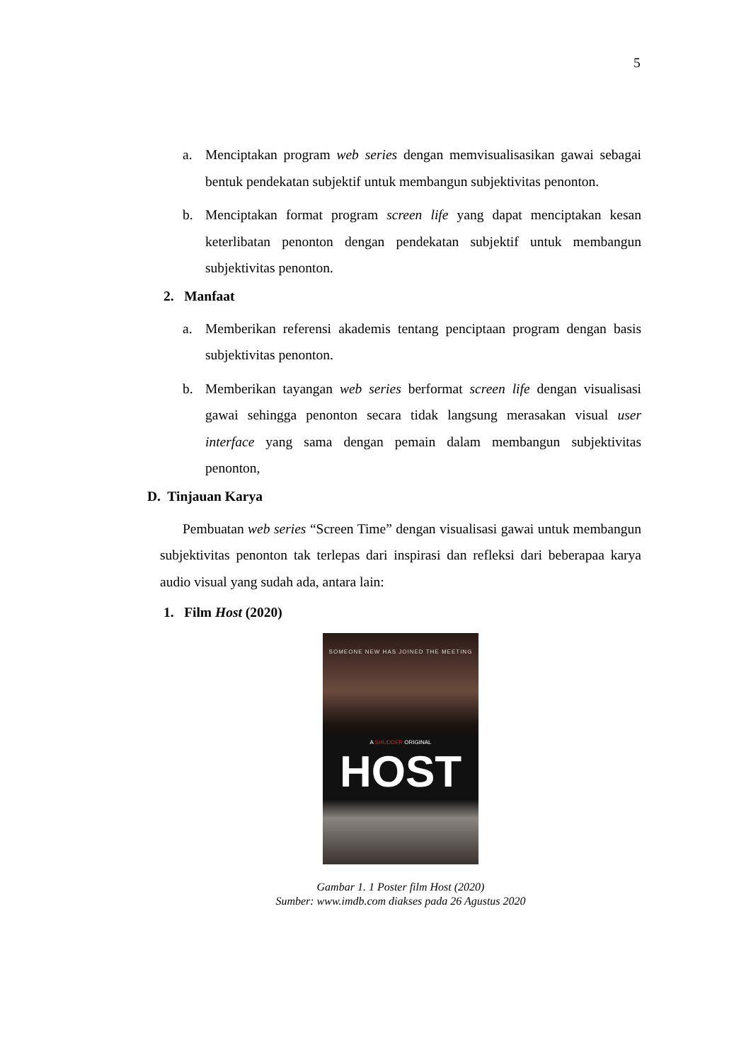5
a. Menciptakan program web series dengan memvisualisasikan gawai sebagai bentuk pendekatan subjektif untuk membangun subjektivitas penonton.
b. Menciptakan format program screen life yang dapat menciptakan kesan keterlibatan penonton dengan pendekatan subjektif untuk membangun subjektivitas penonton.
2. Manfaat
a. Memberikan referensi akademis tentang penciptaan program dengan basis subjektivitas penonton.
b. Memberikan tayangan web series berformat screen life dengan visualisasi gawai sehingga penonton secara tidak langsung merasakan visual user interface yang sama dengan pemain dalam membangun subjektivitas penonton,
D. Tinjauan Karya
Pembuatan web series “Screen Time” dengan visualisasi gawai untuk membangun subjektivitas penonton tak terlepas dari inspirasi dan refleksi dari beberapaa karya audio visual yang sudah ada, antara lain:
1. Film Host (2020)
SOMEONE NEW HAS JOINED THE MEETING
A SHUDDER ORIGINAL
HOST
Gambar 1. 1 Poster film Host (2020)
Sumber: www.imdb.com diakses pada 26 Agustus 2020